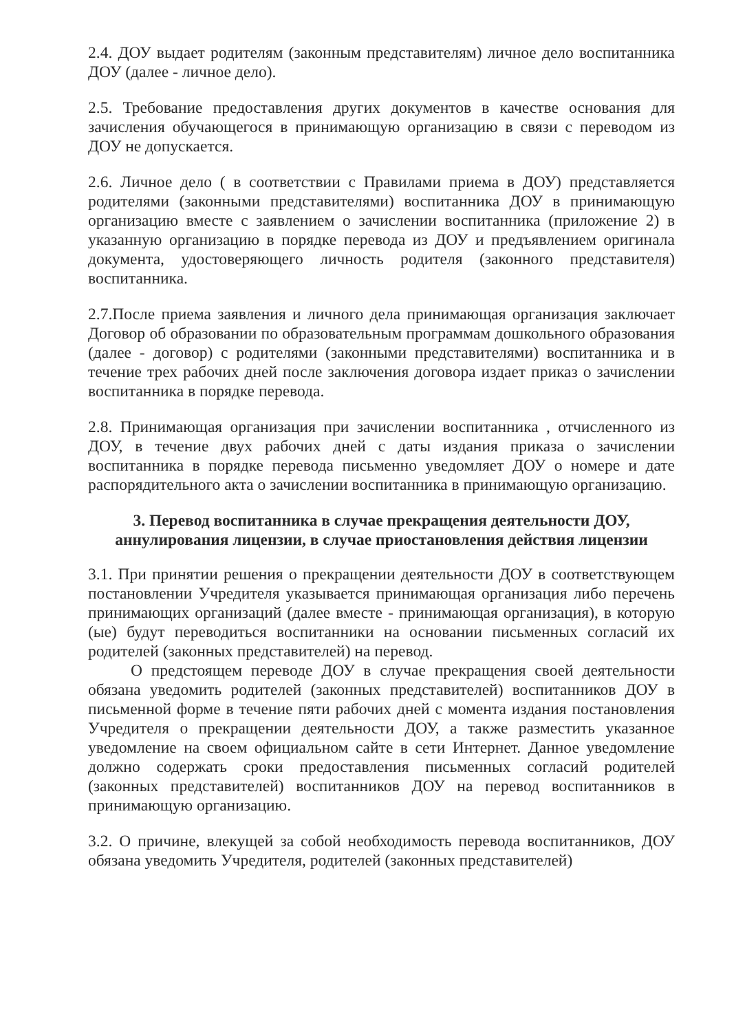2.4. ДОУ выдает родителям (законным представителям) личное дело воспитанника ДОУ (далее - личное дело).
2.5. Требование предоставления других документов в качестве основания для зачисления обучающегося в принимающую организацию в связи с переводом из ДОУ не допускается.
2.6. Личное дело ( в соответствии с Правилами приема в ДОУ) представляется родителями (законными представителями) воспитанника ДОУ в принимающую организацию вместе с заявлением о зачислении воспитанника (приложение 2) в указанную организацию в порядке перевода из ДОУ и предъявлением оригинала документа, удостоверяющего личность родителя (законного представителя) воспитанника.
2.7.После приема заявления и личного дела принимающая организация заключает Договор об образовании по образовательным программам дошкольного образования (далее - договор) с родителями (законными представителями) воспитанника и в течение трех рабочих дней после заключения договора издает приказ о зачислении воспитанника в порядке перевода.
2.8. Принимающая организация при зачислении воспитанника , отчисленного из ДОУ, в течение двух рабочих дней с даты издания приказа о зачислении воспитанника в порядке перевода письменно уведомляет ДОУ о номере и дате распорядительного акта о зачислении воспитанника в принимающую организацию.
3. Перевод воспитанника в случае прекращения деятельности ДОУ, аннулирования лицензии, в случае приостановления действия лицензии
3.1. При принятии решения о прекращении деятельности ДОУ в соответствующем постановлении Учредителя указывается принимающая организация либо перечень принимающих организаций (далее вместе - принимающая организация), в которую (ые) будут переводиться воспитанники на основании письменных согласий их родителей (законных представителей) на перевод.
О предстоящем переводе ДОУ в случае прекращения своей деятельности обязана уведомить родителей (законных представителей) воспитанников ДОУ в письменной форме в течение пяти рабочих дней с момента издания постановления Учредителя о прекращении деятельности ДОУ, а также разместить указанное уведомление на своем официальном сайте в сети Интернет. Данное уведомление должно содержать сроки предоставления письменных согласий родителей (законных представителей) воспитанников ДОУ на перевод воспитанников в принимающую организацию.
3.2. О причине, влекущей за собой необходимость перевода воспитанников, ДОУ обязана уведомить Учредителя, родителей (законных представителей)